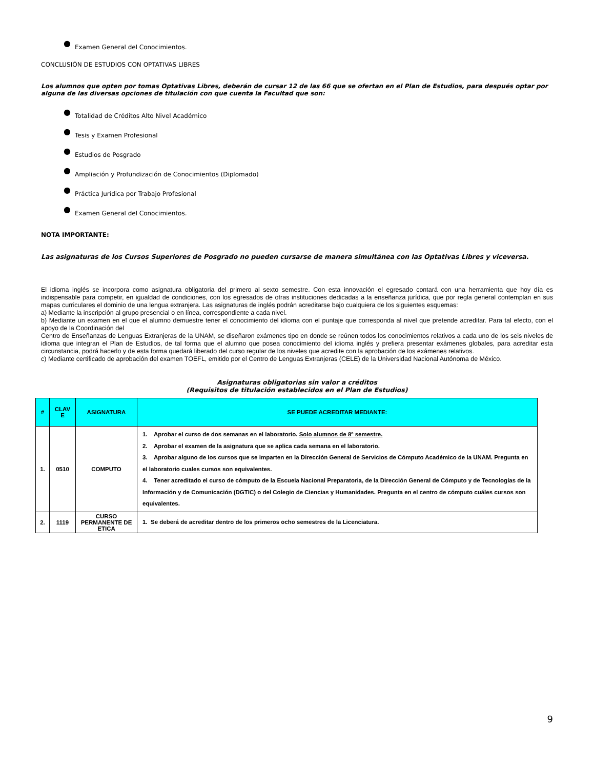● Examen General del Conocimientos.
CONCLUSIÓN DE ESTUDIOS CON OPTATIVAS LIBRES
Los alumnos que opten por tomas Optativas Libres, deberán de cursar 12 de las 66 que se ofertan en el Plan de Estudios, para después optar por alguna de las diversas opciones de titulación con que cuenta la Facultad que son:
● Totalidad de Créditos Alto Nivel Académico
● Tesis y Examen Profesional
● Estudios de Posgrado
● Ampliación y Profundización de Conocimientos (Diplomado)
● Práctica Jurídica por Trabajo Profesional
● Examen General del Conocimientos.
NOTA IMPORTANTE:
Las asignaturas de los Cursos Superiores de Posgrado no pueden cursarse de manera simultánea con las Optativas Libres y viceversa.
El idioma inglés se incorpora como asignatura obligatoria del primero al sexto semestre. Con esta innovación el egresado contará con una herramienta que hoy día es indispensable para competir, en igualdad de condiciones, con los egresados de otras instituciones dedicadas a la enseñanza jurídica, que por regla general contemplan en sus mapas curriculares el dominio de una lengua extranjera. Las asignaturas de inglés podrán acreditarse bajo cualquiera de los siguientes esquemas:
a) Mediante la inscripción al grupo presencial o en línea, correspondiente a cada nivel.
b) Mediante un examen en el que el alumno demuestre tener el conocimiento del idioma con el puntaje que corresponda al nivel que pretende acreditar. Para tal efecto, con el apoyo de la Coordinación del
Centro de Enseñanzas de Lenguas Extranjeras de la UNAM, se diseñaron exámenes tipo en donde se reúnen todos los conocimientos relativos a cada uno de los seis niveles de idioma que integran el Plan de Estudios, de tal forma que el alumno que posea conocimiento del idioma inglés y prefiera presentar exámenes globales, para acreditar esta circunstancia, podrá hacerlo y de esta forma quedará liberado del curso regular de los niveles que acredite con la aprobación de los exámenes relativos.
c) Mediante certificado de aprobación del examen TOEFL, emitido por el Centro de Lenguas Extranjeras (CELE) de la Universidad Nacional Autónoma de México.
Asignaturas obligatorias sin valor a créditos
(Requisitos de titulación establecidos en el Plan de Estudios)
| # | CLAV E | ASIGNATURA | SE PUEDE ACREDITAR MEDIANTE: |
| --- | --- | --- | --- |
| 1. | 0510 | COMPUTO | 1. Aprobar el curso de dos semanas en el laboratorio. Solo alumnos de 8º semestre. 2. Aprobar el examen de la asignatura que se aplica cada semana en el laboratorio. 3. Aprobar alguno de los cursos que se imparten en la Dirección General de Servicios de Cómputo Académico de la UNAM. Pregunta en el laboratorio cuales cursos son equivalentes. 4. Tener acreditado el curso de cómputo de la Escuela Nacional Preparatoria, de la Dirección General de Cómputo y de Tecnologías de la Información y de Comunicación (DGTIC) o del Colegio de Ciencias y Humanidades. Pregunta en el centro de cómputo cuáles cursos son equivalentes. |
| 2. | 1119 | CURSO PERMANENTE DE ETICA | 1. Se deberá de acreditar dentro de los primeros ocho semestres de la Licenciatura. |
9